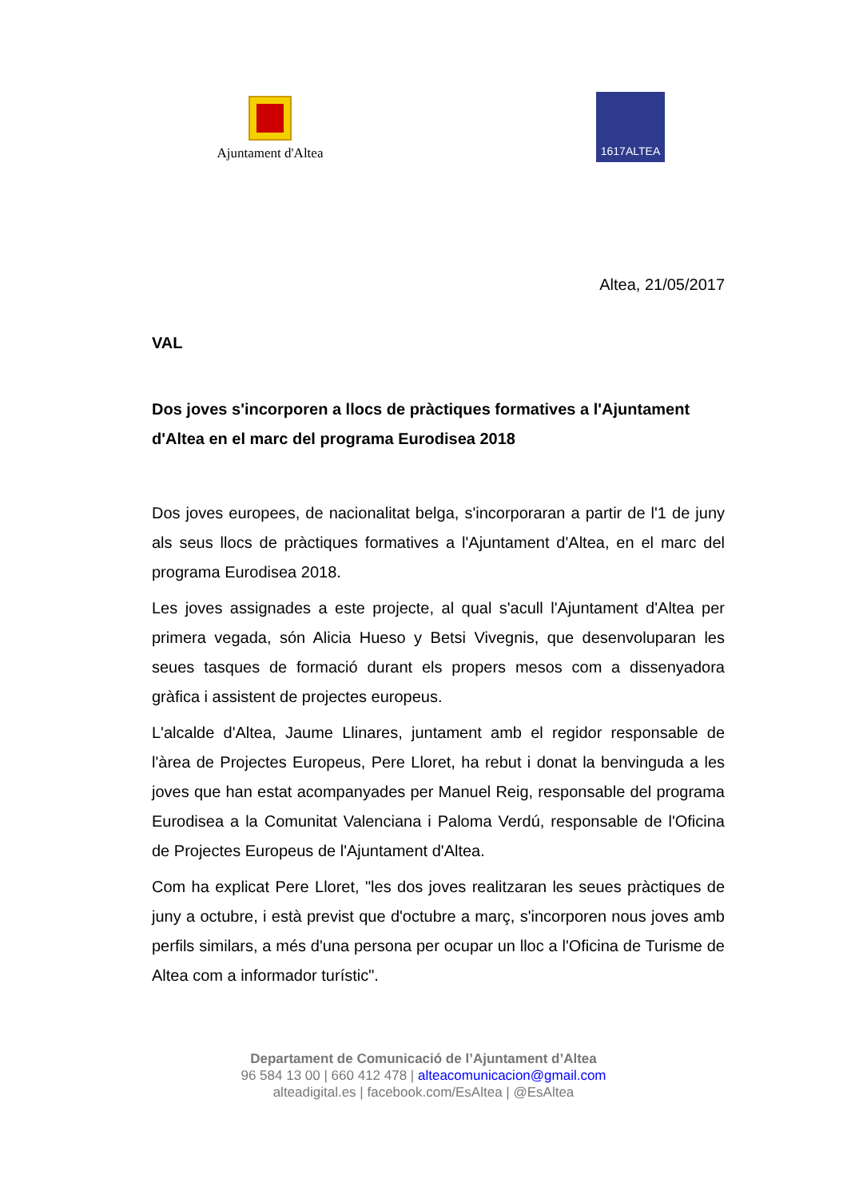Ajuntament d'Altea
1617ALTEA
Altea, 21/05/2017
VAL
Dos joves s'incorporen a llocs de pràctiques formatives a l'Ajuntament d'Altea en el marc del programa Eurodisea 2018
Dos joves europees, de nacionalitat belga, s'incorporaran a partir de l'1 de juny als seus llocs de pràctiques formatives a l'Ajuntament d'Altea, en el marc del programa Eurodisea 2018.
Les joves assignades a este projecte, al qual s'acull l'Ajuntament d'Altea per primera vegada, són Alicia Hueso y Betsi Vivegnis, que desenvoluparan les seues tasques de formació durant els propers mesos com a dissenyadora gràfica i assistent de projectes europeus.
L'alcalde d'Altea, Jaume Llinares, juntament amb el regidor responsable de l'àrea de Projectes Europeus, Pere Lloret, ha rebut i donat la benvinguda a les joves que han estat acompanyades per Manuel Reig, responsable del programa Eurodisea a la Comunitat Valenciana i Paloma Verdú, responsable de l'Oficina de Projectes Europeus de l'Ajuntament d'Altea.
Com ha explicat Pere Lloret, "les dos joves realitzaran les seues pràctiques de juny a octubre, i està previst que d'octubre a març, s'incorporen nous joves amb perfils similars, a més d'una persona per ocupar un lloc a l'Oficina de Turisme de Altea com a informador turístic".
Departament de Comunicació de l’Ajuntament d’Altea
96 584 13 00 | 660 412 478 | alteacomunicacion@gmail.com
alteadigital.es | facebook.com/EsAltea | @EsAltea